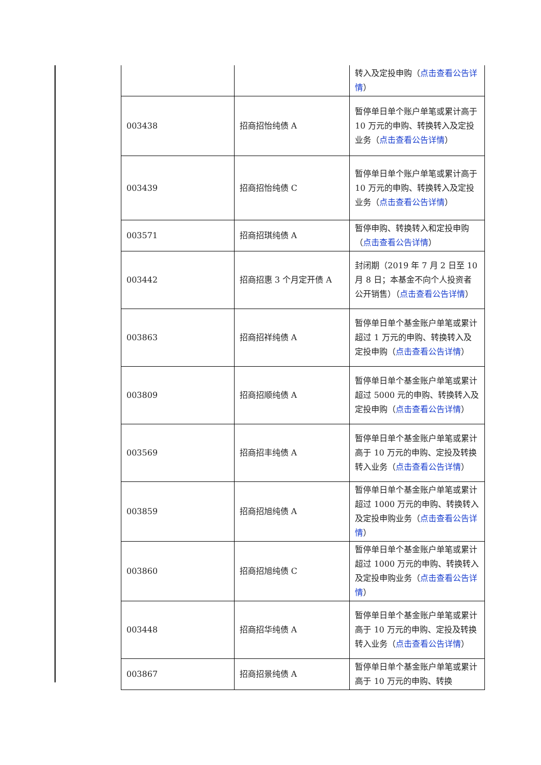| | | 转入及定投申购（ 点击查看公告详情 ） |
| 003438 | 招商招怡纯债 A | 暂停单日单个账户单笔或累计高于 10 万元的申购、转换转入及定投业务（ 点击查看公告详情 ） |
| 003439 | 招商招怡纯债 C | 暂停单日单个账户单笔或累计高于 10 万元的申购、转换转入及定投业务（ 点击查看公告详情 ） |
| 003571 | 招商招琪纯债 A | 暂停申购、转换转入和定投申购（ 点击查看公告详情 ） |
| 003442 | 招商招惠 3 个月定开债 A | 封闭期（2019 年 7 月 2 日至 10 月 8 日；本基金不向个人投资者公开销售）（ 点击查看公告详情 ） |
| 003863 | 招商招祥纯债 A | 暂停单日单个基金账户单笔或累计超过 1 万元的申购、转换转入及定投申购（ 点击查看公告详情 ） |
| 003809 | 招商招顺纯债 A | 暂停单日单个基金账户单笔或累计超过 5000 元的申购、转换转入及定投申购（ 点击查看公告详情 ） |
| 003569 | 招商招丰纯债 A | 暂停单日单个基金账户单笔或累计高于 10 万元的申购、定投及转换转入业务（ 点击查看公告详情 ） |
| 003859 | 招商招旭纯债 A | 暂停单日单个基金账户单笔或累计超过 1000 万元的申购、转换转入及定投申购业务（ 点击查看公告详情 ） |
| 003860 | 招商招旭纯债 C | 暂停单日单个基金账户单笔或累计超过 1000 万元的申购、转换转入及定投申购业务（ 点击查看公告详情 ） |
| 003448 | 招商招华纯债 A | 暂停单日单个基金账户单笔或累计高于 10 万元的申购、定投及转换转入业务（ 点击查看公告详情 ） |
| 003867 | 招商招景纯债 A | 暂停单日单个基金账户单笔或累计高于 10 万元的申购、转换 |